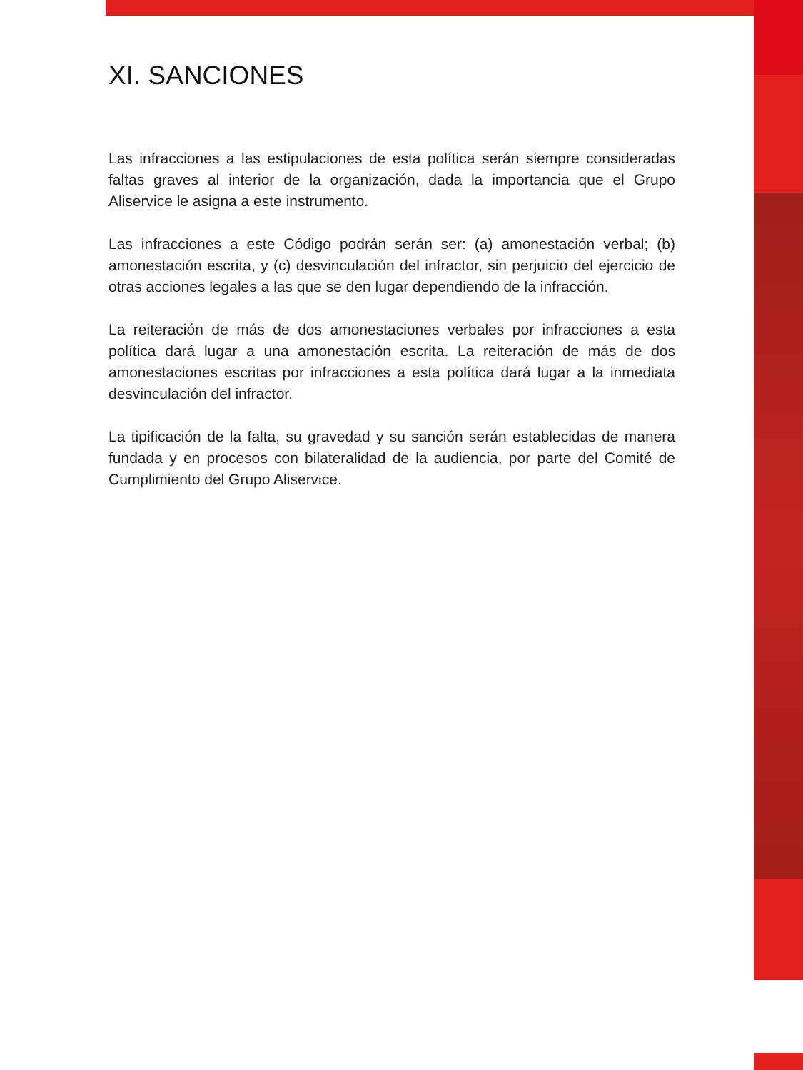XI. SANCIONES
Las infracciones a las estipulaciones de esta política serán siempre consideradas faltas graves al interior de la organización, dada la importancia que el Grupo Aliservice le asigna a este instrumento.
Las infracciones a este Código podrán serán ser: (a) amonestación verbal; (b) amonestación escrita, y (c) desvinculación del infractor, sin perjuicio del ejercicio de otras acciones legales a las que se den lugar dependiendo de la infracción.
La reiteración de más de dos amonestaciones verbales por infracciones a esta política dará lugar a una amonestación escrita. La reiteración de más de dos amonestaciones escritas por infracciones a esta política dará lugar a la inmediata desvinculación del infractor.
La tipificación de la falta, su gravedad y su sanción serán establecidas de manera fundada y en procesos con bilateralidad de la audiencia, por parte del Comité de Cumplimiento del Grupo Aliservice.